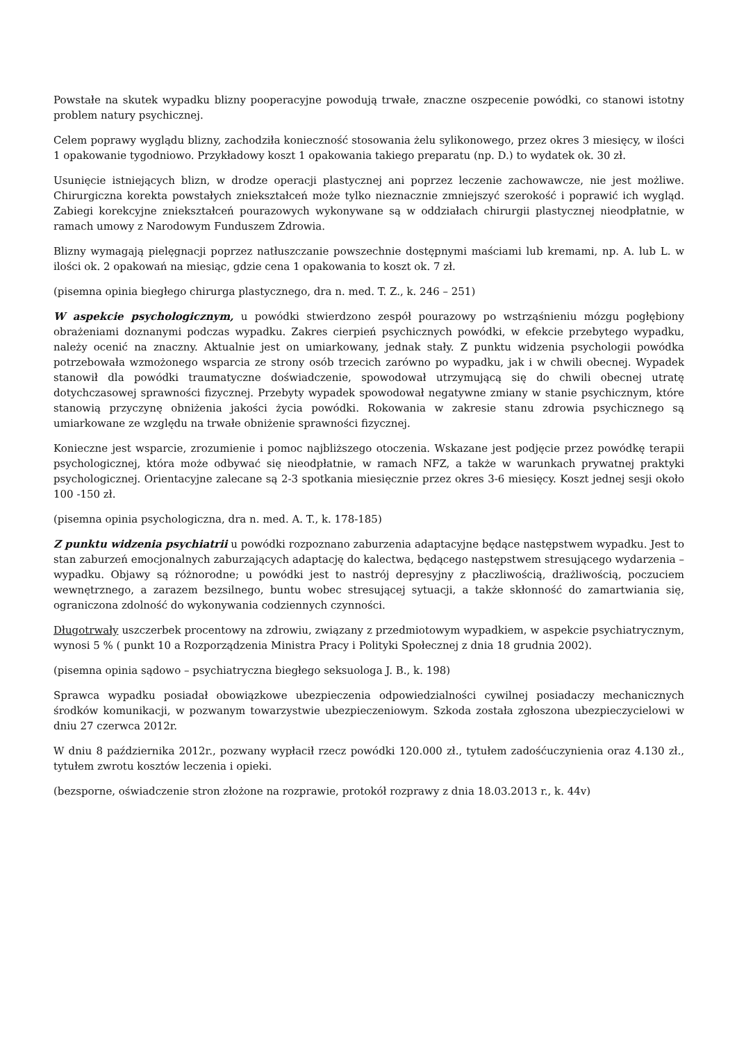Powstałe na skutek wypadku blizny pooperacyjne powodują trwałe, znaczne oszpecenie powódki, co stanowi istotny problem natury psychicznej.
Celem poprawy wyglądu blizny, zachodziła konieczność stosowania żelu sylikonowego, przez okres 3 miesięcy, w ilości 1 opakowanie tygodniowo. Przykładowy koszt 1 opakowania takiego preparatu (np. D.) to wydatek ok. 30 zł.
Usunięcie istniejących blizn, w drodze operacji plastycznej ani poprzez leczenie zachowawcze, nie jest możliwe. Chirurgiczna korekta powstałych zniekształceń może tylko nieznacznie zmniejszyć szerokość i poprawić ich wygląd. Zabiegi korekcyjne zniekształceń pourazowych wykonywane są w oddziałach chirurgii plastycznej nieodpłatnie, w ramach umowy z Narodowym Funduszem Zdrowia.
Blizny wymagają pielęgnacji poprzez natłuszczanie powszechnie dostępnymi maściami lub kremami, np. A. lub L. w ilości ok. 2 opakowań na miesiąc, gdzie cena 1 opakowania to koszt ok. 7 zł.
(pisemna opinia biegłego chirurga plastycznego, dra n. med. T. Z., k. 246 – 251)
W aspekcie psychologicznym, u powódki stwierdzono zespół pourazowy po wstrząśnieniu mózgu pogłębiony obrażeniami doznanymi podczas wypadku. Zakres cierpień psychicznych powódki, w efekcie przebytego wypadku, należy ocenić na znaczny. Aktualnie jest on umiarkowany, jednak stały. Z punktu widzenia psychologii powódka potrzebowała wzmożonego wsparcia ze strony osób trzecich zarówno po wypadku, jak i w chwili obecnej. Wypadek stanowił dla powódki traumatyczne doświadczenie, spowodował utrzymującą się do chwili obecnej utratę dotychczasowej sprawności fizycznej. Przebyty wypadek spowodował negatywne zmiany w stanie psychicznym, które stanowią przyczynę obniżenia jakości życia powódki. Rokowania w zakresie stanu zdrowia psychicznego są umiarkowane ze względu na trwałe obniżenie sprawności fizycznej.
Konieczne jest wsparcie, zrozumienie i pomoc najbliższego otoczenia. Wskazane jest podjęcie przez powódkę terapii psychologicznej, która może odbywać się nieodpłatnie, w ramach NFZ, a także w warunkach prywatnej praktyki psychologicznej. Orientacyjne zalecane są 2-3 spotkania miesięcznie przez okres 3-6 miesięcy. Koszt jednej sesji około 100 -150 zł.
(pisemna opinia psychologiczna, dra n. med. A. T., k. 178-185)
Z punktu widzenia psychiatrii u powódki rozpoznano zaburzenia adaptacyjne będące następstwem wypadku. Jest to stan zaburzeń emocjonalnych zaburzających adaptację do kalectwa, będącego następstwem stresującego wydarzenia – wypadku. Objawy są różnorodne; u powódki jest to nastrój depresyjny z płaczliwością, drażliwością, poczuciem wewnętrznego, a zarazem bezsilnego, buntu wobec stresującej sytuacji, a także skłonność do zamartwiania się, ograniczona zdolność do wykonywania codziennych czynności.
Długotrwały uszczerbek procentowy na zdrowiu, związany z przedmiotowym wypadkiem, w aspekcie psychiatrycznym, wynosi 5 % ( punkt 10 a Rozporządzenia Ministra Pracy i Polityki Społecznej z dnia 18 grudnia 2002).
(pisemna opinia sądowo – psychiatryczna biegłego seksuologa J. B., k. 198)
Sprawca wypadku posiadał obowiązkowe ubezpieczenia odpowiedzialności cywilnej posiadaczy mechanicznych środków komunikacji, w pozwanym towarzystwie ubezpieczeniowym. Szkoda została zgłoszona ubezpieczycielowi w dniu 27 czerwca 2012r.
W dniu 8 października 2012r., pozwany wypłacił rzecz powódki 120.000 zł., tytułem zadośćuczynienia oraz 4.130 zł., tytułem zwrotu kosztów leczenia i opieki.
(bezsporne, oświadczenie stron złożone na rozprawie, protokół rozprawy z dnia 18.03.2013 r., k. 44v)